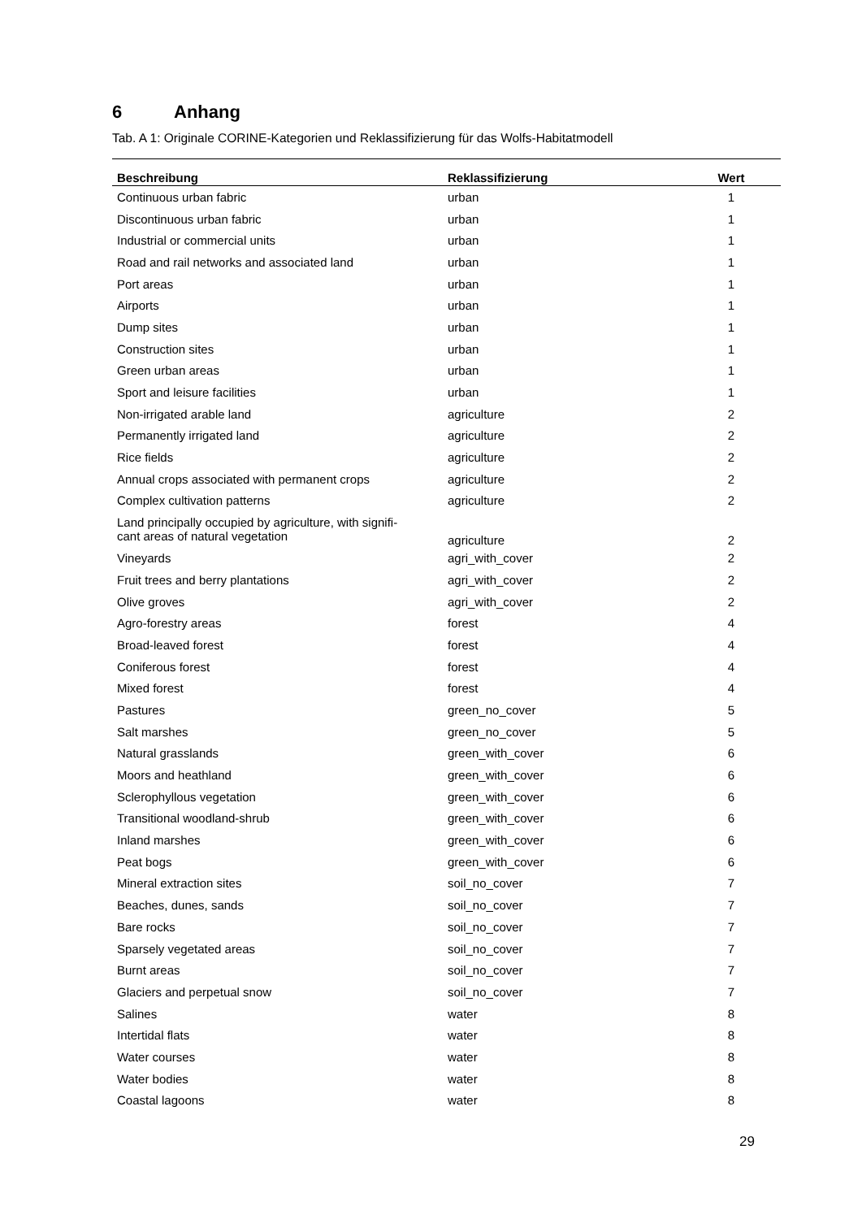6 Anhang
Tab. A 1: Originale CORINE-Kategorien und Reklassifizierung für das Wolfs-Habitatmodell
| Beschreibung | Reklassifizierung | Wert |
| --- | --- | --- |
| Continuous urban fabric | urban | 1 |
| Discontinuous urban fabric | urban | 1 |
| Industrial or commercial units | urban | 1 |
| Road and rail networks and associated land | urban | 1 |
| Port areas | urban | 1 |
| Airports | urban | 1 |
| Dump sites | urban | 1 |
| Construction sites | urban | 1 |
| Green urban areas | urban | 1 |
| Sport and leisure facilities | urban | 1 |
| Non-irrigated arable land | agriculture | 2 |
| Permanently irrigated land | agriculture | 2 |
| Rice fields | agriculture | 2 |
| Annual crops associated with permanent crops | agriculture | 2 |
| Complex cultivation patterns | agriculture | 2 |
| Land principally occupied by agriculture, with signifi- cant areas of natural vegetation | agriculture | 2 |
| Vineyards | agri_with_cover | 2 |
| Fruit trees and berry plantations | agri_with_cover | 2 |
| Olive groves | agri_with_cover | 2 |
| Agro-forestry areas | forest | 4 |
| Broad-leaved forest | forest | 4 |
| Coniferous forest | forest | 4 |
| Mixed forest | forest | 4 |
| Pastures | green_no_cover | 5 |
| Salt marshes | green_no_cover | 5 |
| Natural grasslands | green_with_cover | 6 |
| Moors and heathland | green_with_cover | 6 |
| Sclerophyllous vegetation | green_with_cover | 6 |
| Transitional woodland-shrub | green_with_cover | 6 |
| Inland marshes | green_with_cover | 6 |
| Peat bogs | green_with_cover | 6 |
| Mineral extraction sites | soil_no_cover | 7 |
| Beaches, dunes, sands | soil_no_cover | 7 |
| Bare rocks | soil_no_cover | 7 |
| Sparsely vegetated areas | soil_no_cover | 7 |
| Burnt areas | soil_no_cover | 7 |
| Glaciers and perpetual snow | soil_no_cover | 7 |
| Salines | water | 8 |
| Intertidal flats | water | 8 |
| Water courses | water | 8 |
| Water bodies | water | 8 |
| Coastal lagoons | water | 8 |
29